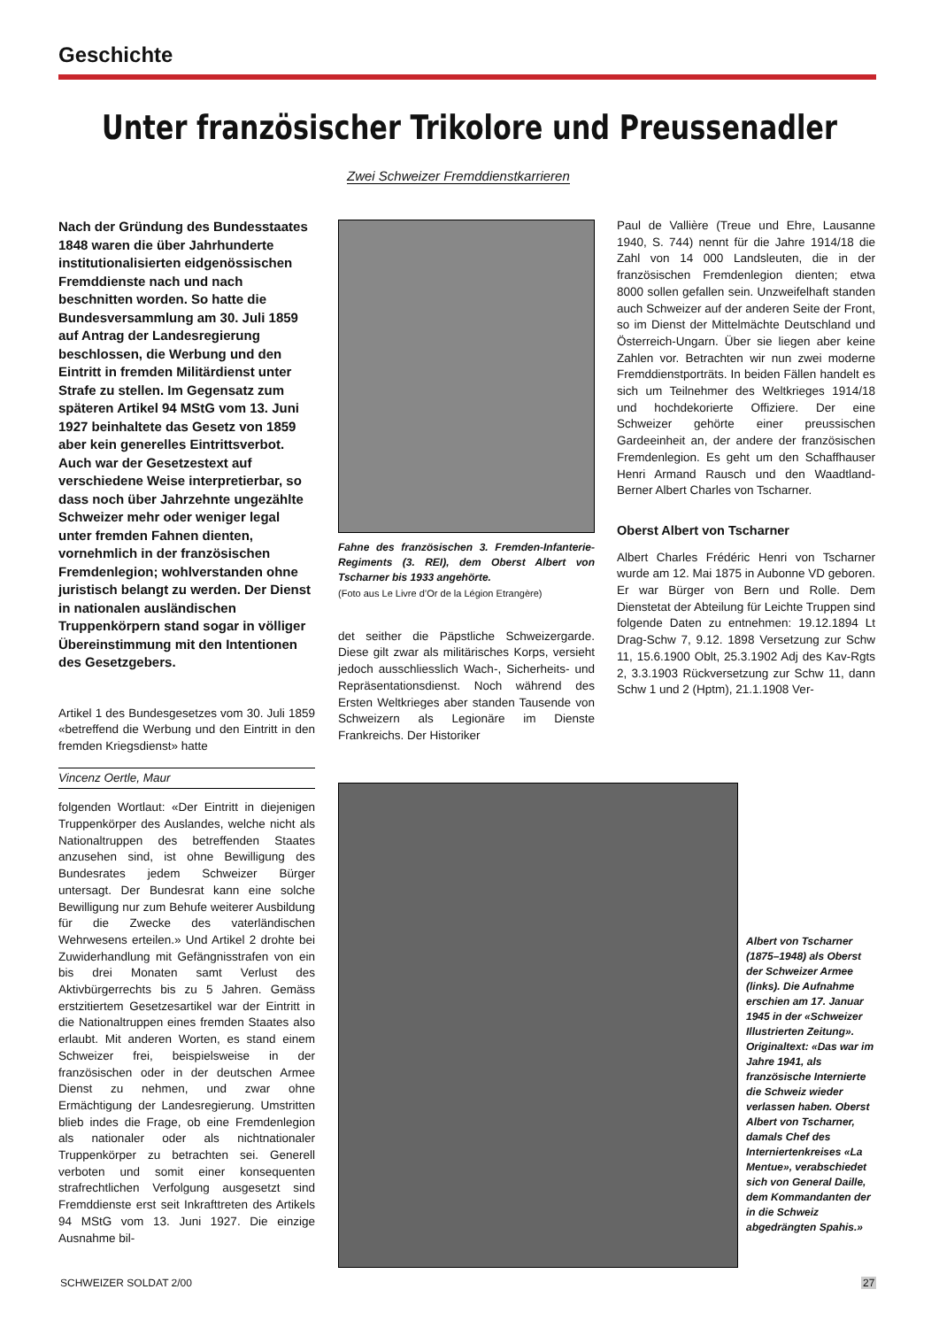Geschichte
Unter französischer Trikolore und Preussenadler
Zwei Schweizer Fremddienstkarrieren
Nach der Gründung des Bundesstaates 1848 waren die über Jahrhunderte institutionalisierten eidgenössischen Fremddienste nach und nach beschnitten worden. So hatte die Bundesversammlung am 30. Juli 1859 auf Antrag der Landesregierung beschlossen, die Werbung und den Eintritt in fremden Militärdienst unter Strafe zu stellen. Im Gegensatz zum späteren Artikel 94 MStG vom 13. Juni 1927 beinhaltete das Gesetz von 1859 aber kein generelles Eintrittsverbot. Auch war der Gesetzestext auf verschiedene Weise interpretierbar, so dass noch über Jahrzehnte ungezählte Schweizer mehr oder weniger legal unter fremden Fahnen dienten, vornehmlich in der französischen Fremdenlegion; wohlverstanden ohne juristisch belangt zu werden. Der Dienst in nationalen ausländischen Truppenkörpern stand sogar in völliger Übereinstimmung mit den Intentionen des Gesetzgebers.
Artikel 1 des Bundesgesetzes vom 30. Juli 1859 «betreffend die Werbung und den Eintritt in den fremden Kriegsdienst» hatte
Vincenz Oertle, Maur
folgenden Wortlaut: «Der Eintritt in diejenigen Truppenkörper des Auslandes, welche nicht als Nationaltruppen des betreffenden Staates anzusehen sind, ist ohne Bewilligung des Bundesrates jedem Schweizer Bürger untersagt. Der Bundesrat kann eine solche Bewilligung nur zum Behufe weiterer Ausbildung für die Zwecke des vaterländischen Wehrwesens erteilen.» Und Artikel 2 drohte bei Zuwiderhandlung mit Gefängnisstrafen von ein bis drei Monaten samt Verlust des Aktivbürgerrechts bis zu 5 Jahren. Gemäss erstzitiertem Gesetzesartikel war der Eintritt in die Nationaltruppen eines fremden Staates also erlaubt. Mit anderen Worten, es stand einem Schweizer frei, beispielsweise in der französischen oder in der deutschen Armee Dienst zu nehmen, und zwar ohne Ermächtigung der Landesregierung. Umstritten blieb indes die Frage, ob eine Fremdenlegion als nationaler oder als nichtnationaler Truppenkörper zu betrachten sei. Generell verboten und somit einer konsequenten strafrechtlichen Verfolgung ausgesetzt sind Fremddienste erst seit Inkrafttreten des Artikels 94 MStG vom 13. Juni 1927. Die einzige Ausnahme bil-
Fahne des französischen 3. Fremden-Infanterie-Regiments (3. REI), dem Oberst Albert von Tscharner bis 1933 angehörte.
(Foto aus Le Livre d’Or de la Légion Etrangère)
det seither die Päpstliche Schweizergarde. Diese gilt zwar als militärisches Korps, versieht jedoch ausschliesslich Wach-, Sicherheits- und Repräsentationsdienst. Noch während des Ersten Weltkrieges aber standen Tausende von Schweizern als Legionäre im Dienste Frankreichs. Der Historiker
Paul de Vallière (Treue und Ehre, Lausanne 1940, S. 744) nennt für die Jahre 1914/18 die Zahl von 14 000 Landsleuten, die in der französischen Fremdenlegion dienten; etwa 8000 sollen gefallen sein. Unzweifelhaft standen auch Schweizer auf der anderen Seite der Front, so im Dienst der Mittelmächte Deutschland und Österreich-Ungarn. Über sie liegen aber keine Zahlen vor. Betrachten wir nun zwei moderne Fremddienstporträts. In beiden Fällen handelt es sich um Teilnehmer des Weltkrieges 1914/18 und hochdekorierte Offiziere. Der eine Schweizer gehörte einer preussischen Gardeeinheit an, der andere der französischen Fremdenlegion. Es geht um den Schaffhauser Henri Armand Rausch und den Waadtland-Berner Albert Charles von Tscharner.
Oberst Albert von Tscharner
Albert Charles Frédéric Henri von Tscharner wurde am 12. Mai 1875 in Aubonne VD geboren. Er war Bürger von Bern und Rolle. Dem Dienstetat der Abteilung für Leichte Truppen sind folgende Daten zu entnehmen: 19.12.1894 Lt Drag-Schw 7, 9.12. 1898 Versetzung zur Schw 11, 15.6.1900 Oblt, 25.3.1902 Adj des Kav-Rgts 2, 3.3.1903 Rückversetzung zur Schw 11, dann Schw 1 und 2 (Hptm), 21.1.1908 Ver-
Albert von Tscharner (1875–1948) als Oberst der Schweizer Armee (links). Die Aufnahme erschien am 17. Januar 1945 in der «Schweizer Illustrierten Zeitung». Originaltext: «Das war im Jahre 1941, als französische Internierte die Schweiz wieder verlassen haben. Oberst Albert von Tscharner, damals Chef des Internierten­kreises «La Mentue», verabschiedet sich von General Daille, dem Kommandanten der in die Schweiz abgedrängten Spahis.»
SCHWEIZER SOLDAT 2/00 27